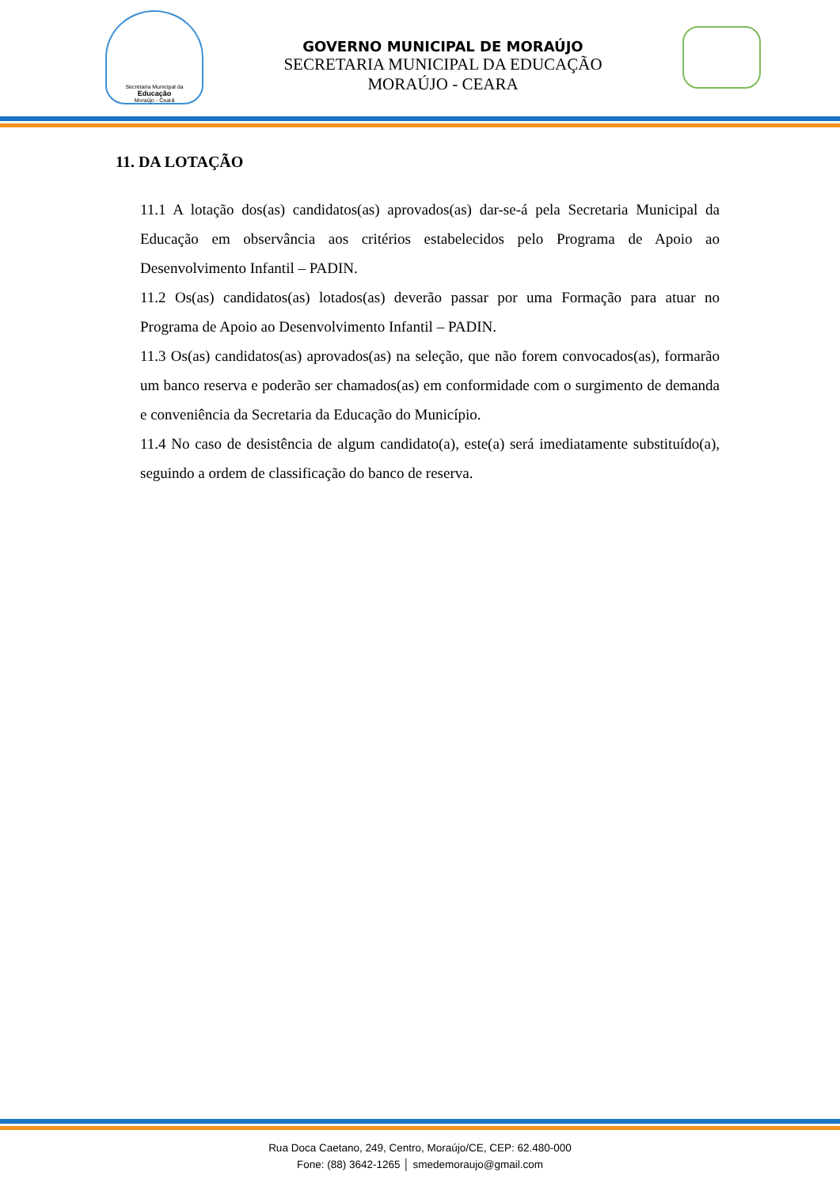Secretaria Municipal da
Educação
Moraújo - Ceará
GOVERNO MUNICIPAL DE MORAÚJO
SECRETARIA MUNICIPAL DA EDUCAÇÃO
MORAÚJO - CEARA
11. DA LOTAÇÃO
11.1 A lotação dos(as) candidatos(as) aprovados(as) dar-se-á pela Secretaria Municipal da Educação em observância aos critérios estabelecidos pelo Programa de Apoio ao Desenvolvimento Infantil – PADIN.
11.2 Os(as) candidatos(as) lotados(as) deverão passar por uma Formação para atuar no Programa de Apoio ao Desenvolvimento Infantil – PADIN.
11.3 Os(as) candidatos(as) aprovados(as) na seleção, que não forem convocados(as), formarão um banco reserva e poderão ser chamados(as) em conformidade com o surgimento de demanda e conveniência da Secretaria da Educação do Município.
11.4 No caso de desistência de algum candidato(a), este(a) será imediatamente substituído(a), seguindo a ordem de classificação do banco de reserva.
Rua Doca Caetano, 249, Centro, Moraújo/CE, CEP: 62.480-000
Fone: (88) 3642-1265 │ smedemoraujo@gmail.com